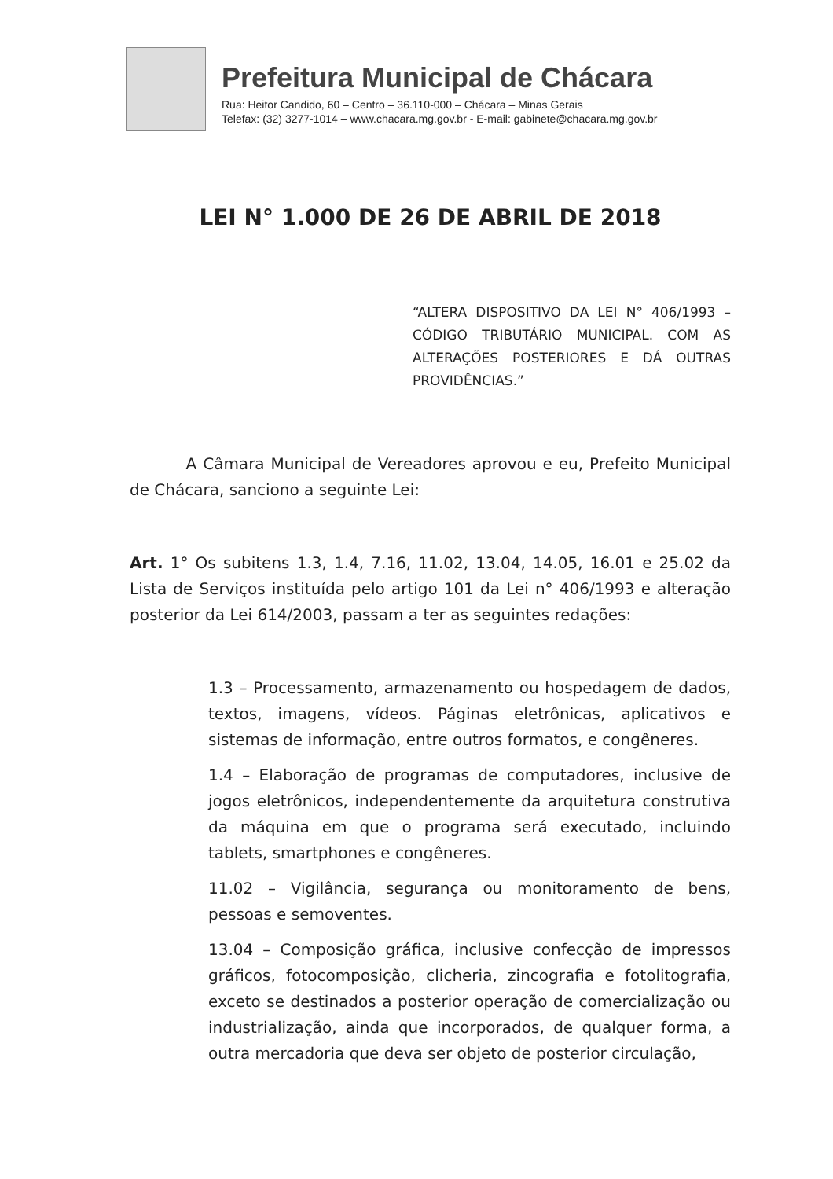Prefeitura Municipal de Chácara
Rua: Heitor Candido, 60 – Centro – 36.110-000 – Chácara – Minas Gerais
Telefax: (32) 3277-1014 – www.chacara.mg.gov.br - E-mail: gabinete@chacara.mg.gov.br
LEI N° 1.000 DE 26 DE ABRIL DE 2018
“ALTERA DISPOSITIVO DA LEI N° 406/1993 – CÓDIGO TRIBUTÁRIO MUNICIPAL. COM AS ALTERAÇÕES POSTERIORES E DÁ OUTRAS PROVIDÊNCIAS.”
A Câmara Municipal de Vereadores aprovou e eu, Prefeito Municipal de Chácara, sanciono a seguinte Lei:
Art. 1° Os subitens 1.3, 1.4, 7.16, 11.02, 13.04, 14.05, 16.01 e 25.02 da Lista de Serviços instituída pelo artigo 101 da Lei n° 406/1993 e alteração posterior da Lei 614/2003, passam a ter as seguintes redações:
1.3 – Processamento, armazenamento ou hospedagem de dados, textos, imagens, vídeos. Páginas eletrônicas, aplicativos e sistemas de informação, entre outros formatos, e congêneres.
1.4 – Elaboração de programas de computadores, inclusive de jogos eletrônicos, independentemente da arquitetura construtiva da máquina em que o programa será executado, incluindo tablets, smartphones e congêneres.
11.02 – Vigilância, segurança ou monitoramento de bens, pessoas e semoventes.
13.04 – Composição gráfica, inclusive confecção de impressos gráficos, fotocomposição, clicheria, zincografia e fotolitografia, exceto se destinados a posterior operação de comercialização ou industrialização, ainda que incorporados, de qualquer forma, a outra mercadoria que deva ser objeto de posterior circulação,